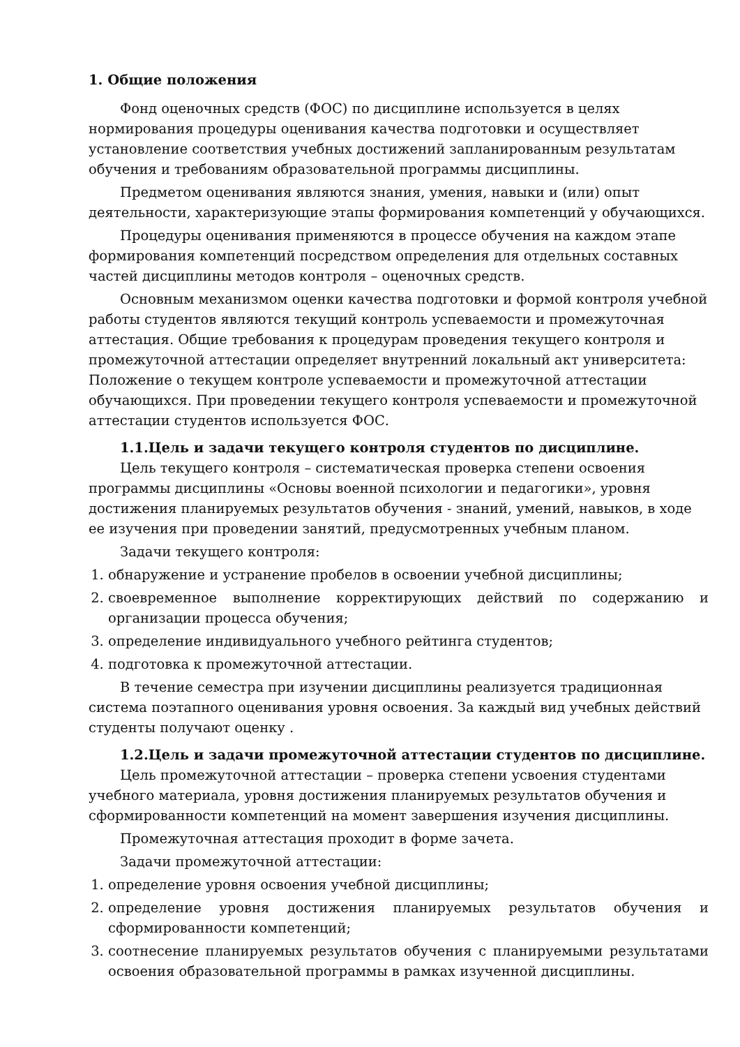1. Общие положения
Фонд оценочных средств (ФОС) по дисциплине используется в целях нормирования процедуры оценивания качества подготовки и осуществляет установление соответствия учебных достижений запланированным результатам обучения и требованиям образовательной программы дисциплины.
Предметом оценивания являются знания, умения, навыки и (или) опыт деятельности, характеризующие этапы формирования компетенций у обучающихся.
Процедуры оценивания применяются в процессе обучения на каждом этапе формирования компетенций посредством определения для отдельных составных частей дисциплины методов контроля – оценочных средств.
Основным механизмом оценки качества подготовки и формой контроля учебной работы студентов являются текущий контроль успеваемости и промежуточная аттестация. Общие требования к процедурам проведения текущего контроля и промежуточной аттестации определяет внутренний локальный акт университета: Положение о текущем контроле успеваемости и промежуточной аттестации обучающихся. При проведении текущего контроля успеваемости и промежуточной аттестации студентов используется ФОС.
1.1.Цель и задачи текущего контроля студентов по дисциплине.
Цель текущего контроля – систематическая проверка степени освоения программы дисциплины «Основы военной психологии и педагогики», уровня достижения планируемых результатов обучения - знаний, умений, навыков, в ходе ее изучения при проведении занятий, предусмотренных учебным планом.
Задачи текущего контроля:
1. обнаружение и устранение пробелов в освоении учебной дисциплины;
2. своевременное выполнение корректирующих действий по содержанию и организации процесса обучения;
3. определение индивидуального учебного рейтинга студентов;
4. подготовка к промежуточной аттестации.
В течение семестра при изучении дисциплины реализуется традиционная система поэтапного оценивания уровня освоения. За каждый вид учебных действий студенты получают оценку .
1.2.Цель и задачи промежуточной аттестации студентов по дисциплине.
Цель промежуточной аттестации – проверка степени усвоения студентами учебного материала, уровня достижения планируемых результатов обучения и сформированности компетенций на момент завершения изучения дисциплины.
Промежуточная аттестация проходит в форме зачета.
Задачи промежуточной аттестации:
1. определение уровня освоения учебной дисциплины;
2. определение уровня достижения планируемых результатов обучения и сформированности компетенций;
3. соотнесение планируемых результатов обучения с планируемыми результатами освоения образовательной программы в рамках изученной дисциплины.